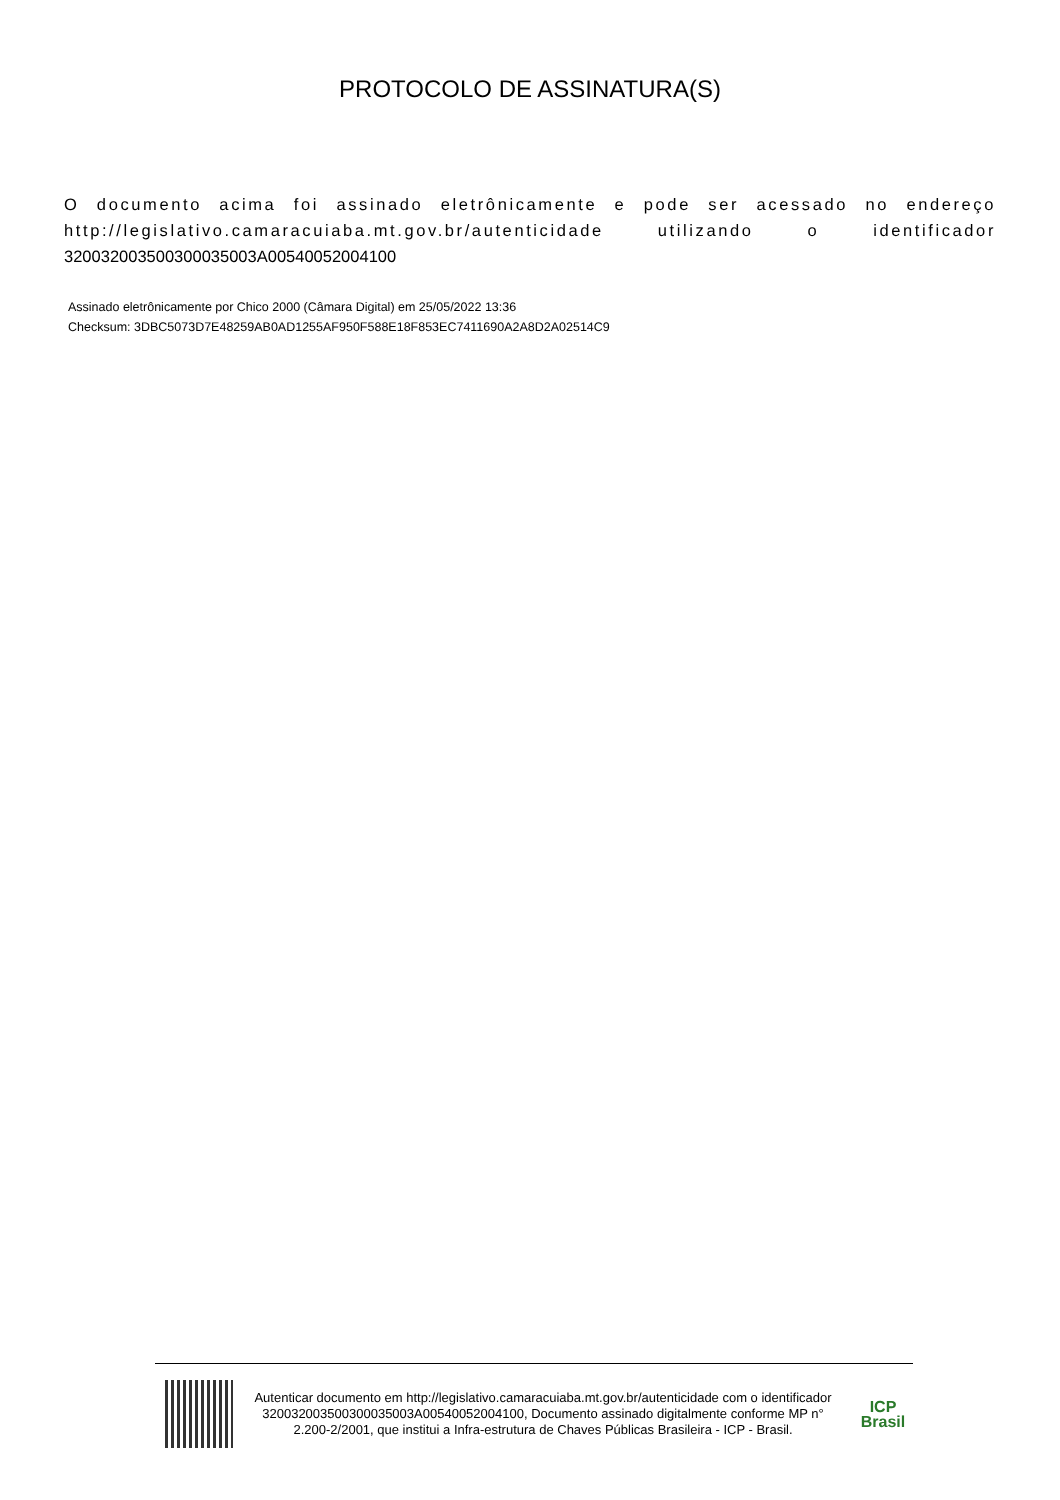PROTOCOLO DE ASSINATURA(S)
O documento acima foi assinado eletrônicamente e pode ser acessado no endereço http://legislativo.camaracuiaba.mt.gov.br/autenticidade utilizando o identificador 320032003500300035003A00540052004100
Assinado eletrônicamente por Chico 2000 (Câmara Digital) em 25/05/2022 13:36
Checksum: 3DBC5073D7E48259AB0AD1255AF950F588E18F853EC7411690A2A8D2A02514C9
Autenticar documento em http://legislativo.camaracuiaba.mt.gov.br/autenticidade com o identificador 320032003500300035003A00540052004100, Documento assinado digitalmente conforme MP n° 2.200-2/2001, que institui a Infra-estrutura de Chaves Públicas Brasileira - ICP - Brasil.
ICP
Brasil